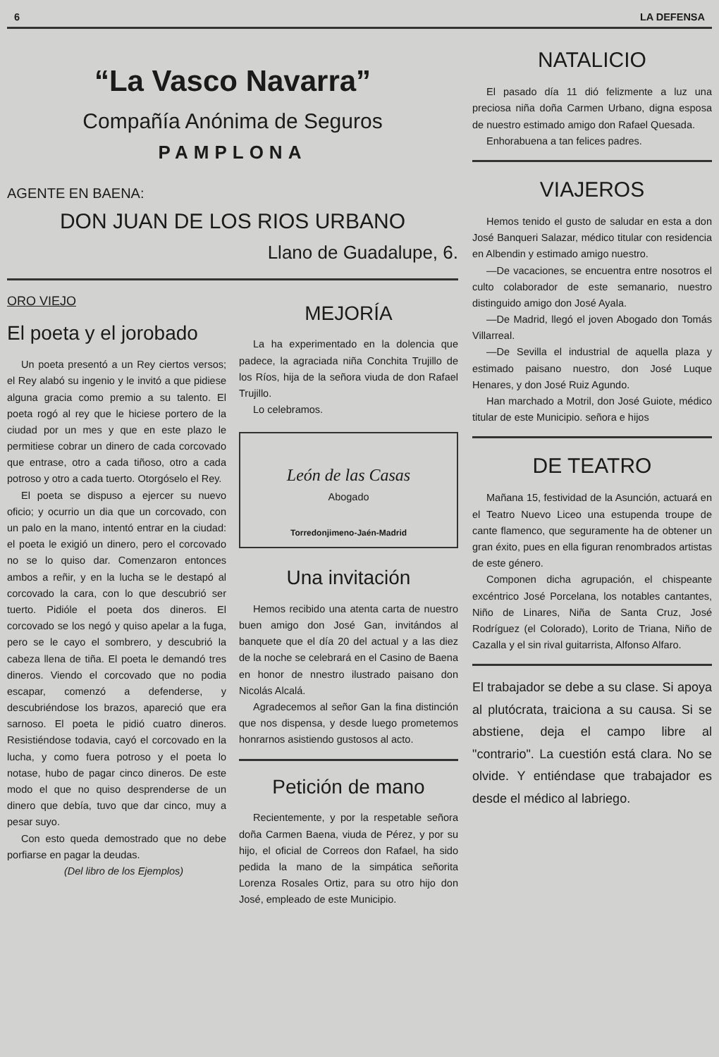6 LA DEFENSA
“La Vasco Navarra”
Compañía Anónima de Seguros
PAMPLONA
AGENTE EN BAENA:
DON JUAN DE LOS RIOS URBANO
Llano de Guadalupe, 6.
ORO VIEJO
El poeta y el jorobado
Un poeta presentó a un Rey ciertos versos; el Rey alabó su ingenio y le invitó a que pidiese alguna gracia como premio a su talento. El poeta rogó al rey que le hiciese portero de la ciudad por un mes y que en este plazo le permitiese cobrar un dinero de cada corcovado que entrase, otro a cada tiñoso, otro a cada potroso y otro a cada tuerto. Otorgóselo el Rey.
El poeta se dispuso a ejercer su nuevo oficio; y ocurrio un dia que un corcovado, con un palo en la mano, intentó entrar en la ciudad: el poeta le exigió un dinero, pero el corcovado no se lo quiso dar. Comenzaron entonces ambos a reñir, y en la lucha se le destapó al corcovado la cara, con lo que descubrió ser tuerto. Pidióle el poeta dos dineros. El corcovado se los negó y quiso apelar a la fuga, pero se le cayo el sombrero, y descubrió la cabeza llena de tiña. El poeta le demandó tres dineros. Viendo el corcovado que no podia escapar, comenzó a defenderse, y descubriéndose los brazos, apareció que era sarnoso. El poeta le pidió cuatro dineros. Resistiéndose todavia, cayó el corcovado en la lucha, y como fuera potroso y el poeta lo notase, hubo de pagar cinco dineros. De este modo el que no quiso desprenderse de un dinero que debía, tuvo que dar cinco, muy a pesar suyo.
Con esto queda demostrado que no debe porfiarse en pagar la deudas.
(Del libro de los Ejemplos)
MEJORÍA
La ha experimentado en la dolencia que padece, la agraciada niña Conchita Trujillo de los Ríos, hija de la señora viuda de don Rafael Trujillo.
Lo celebramos.
León de las Casas
Abogado
Torredonjimeno-Jaén-Madrid
Una invitación
Hemos recibido una atenta carta de nuestro buen amigo don José Gan, invitándos al banquete que el día 20 del actual y a las diez de la noche se celebrará en el Casino de Baena en honor de nnestro ilustrado paisano don Nicolás Alcalá.
Agradecemos al señor Gan la fina distinción que nos dispensa, y desde luego prometemos honrarnos asistiendo gustosos al acto.
Petición de mano
Recientemente, y por la respetable señora doña Carmen Baena, viuda de Pérez, y por su hijo, el oficial de Correos don Rafael, ha sido pedida la mano de la simpática señorita Lorenza Rosales Ortiz, para su otro hijo don José, empleado de este Municipio.
NATALICIO
El pasado día 11 dió felizmente a luz una preciosa niña doña Carmen Urbano, digna esposa de nuestro estimado amigo don Rafael Quesada.
Enhorabuena a tan felices padres.
VIAJEROS
Hemos tenido el gusto de saludar en esta a don José Banqueri Salazar, médico titular con residencia en Albendin y estimado amigo nuestro.
—De vacaciones, se encuentra entre nosotros el culto colaborador de este semanario, nuestro distinguido amigo don José Ayala.
—De Madrid, llegó el joven Abogado don Tomás Villarreal.
—De Sevilla el industrial de aquella plaza y estimado paisano nuestro, don José Luque Henares, y don José Ruiz Agundo.
Han marchado a Motril, don José Guiote, médico titular de este Municipio. señora e hijos
DE TEATRO
Mañana 15, festividad de la Asunción, actuará en el Teatro Nuevo Liceo una estupenda troupe de cante flamenco, que seguramente ha de obtener un gran éxito, pues en ella figuran renombrados artistas de este género.
Componen dicha agrupación, el chispeante excéntrico José Porcelana, los notables cantantes, Niño de Linares, Niña de Santa Cruz, José Rodríguez (el Colorado), Lorito de Triana, Niño de Cazalla y el sin rival guitarrista, Alfonso Alfaro.
El trabajador se debe a su clase. Si apoya al plutócrata, traiciona a su causa. Si se abstiene, deja el campo libre al "contrario". La cuestión está clara. No se olvide. Y entiéndase que trabajador es desde el médico al labriego.